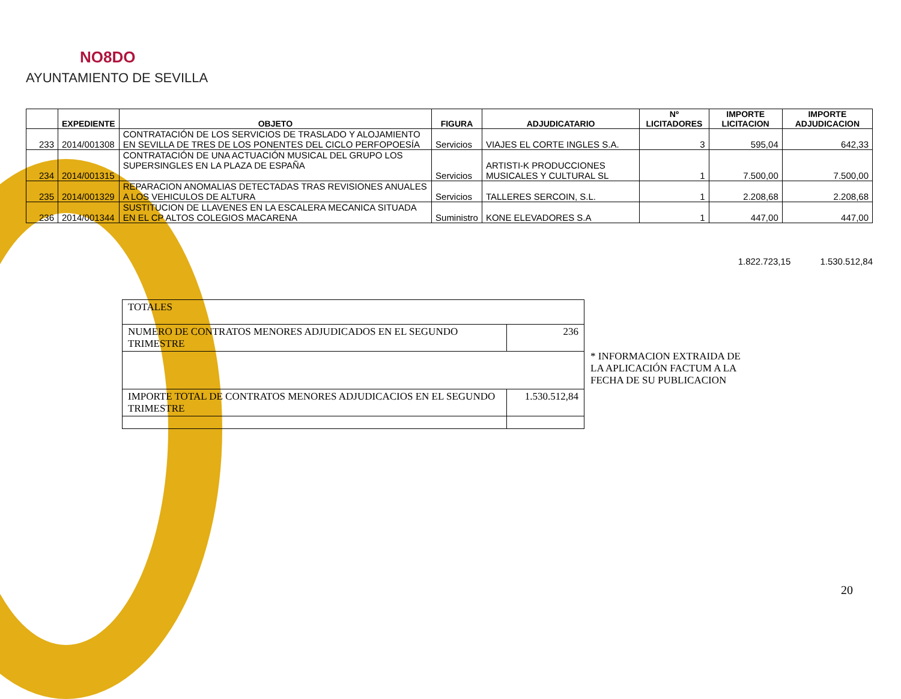NO8DO
AYUNTAMIENTO DE SEVILLA
| | EXPEDIENTE | OBJETO | FIGURA | ADJUDICATARIO | Nº LICITADORES | IMPORTE LICITACION | IMPORTE ADJUDICACION |
| --- | --- | --- | --- | --- | --- | --- | --- |
| 233 | 2014/001308 | CONTRATACIÓN DE LOS SERVICIOS DE TRASLADO Y ALOJAMIENTO EN SEVILLA DE TRES DE LOS PONENTES DEL CICLO PERFOPOESÍA | Servicios | VIAJES EL CORTE INGLES S.A. | 3 | 595,04 | 642,33 |
| 234 | 2014/001315 | CONTRATACIÓN DE UNA ACTUACIÓN MUSICAL DEL GRUPO LOS SUPERSINGLES EN LA PLAZA DE ESPAÑA | Servicios | ARTISTI-K PRODUCCIONES MUSICALES Y CULTURAL SL | 1 | 7.500,00 | 7.500,00 |
| 235 | 2014/001329 | REPARACION ANOMALIAS DETECTADAS TRAS REVISIONES ANUALES A LOS VEHICULOS DE ALTURA | Servicios | TALLERES SERCOIN, S.L. | 1 | 2.208,68 | 2.208,68 |
| 236 | 2014/001344 | SUSTITUCION DE LLAVENES EN LA ESCALERA MECANICA SITUADA EN EL CP ALTOS COLEGIOS MACARENA | Suministro | KONE ELEVADORES S.A | 1 | 447,00 | 447,00 |
1.822.723,15 1.530.512,84
| TOTALES | |
| NUMERO DE CONTRATOS MENORES ADJUDICADOS EN EL SEGUNDO TRIMESTRE | 236 |
| IMPORTE TOTAL DE CONTRATOS MENORES ADJUDICACIOS EN EL SEGUNDO TRIMESTRE | 1.530.512,84 |
* INFORMACION EXTRAIDA DE LA APLICACIÓN FACTUM A LA FECHA DE SU PUBLICACION
20